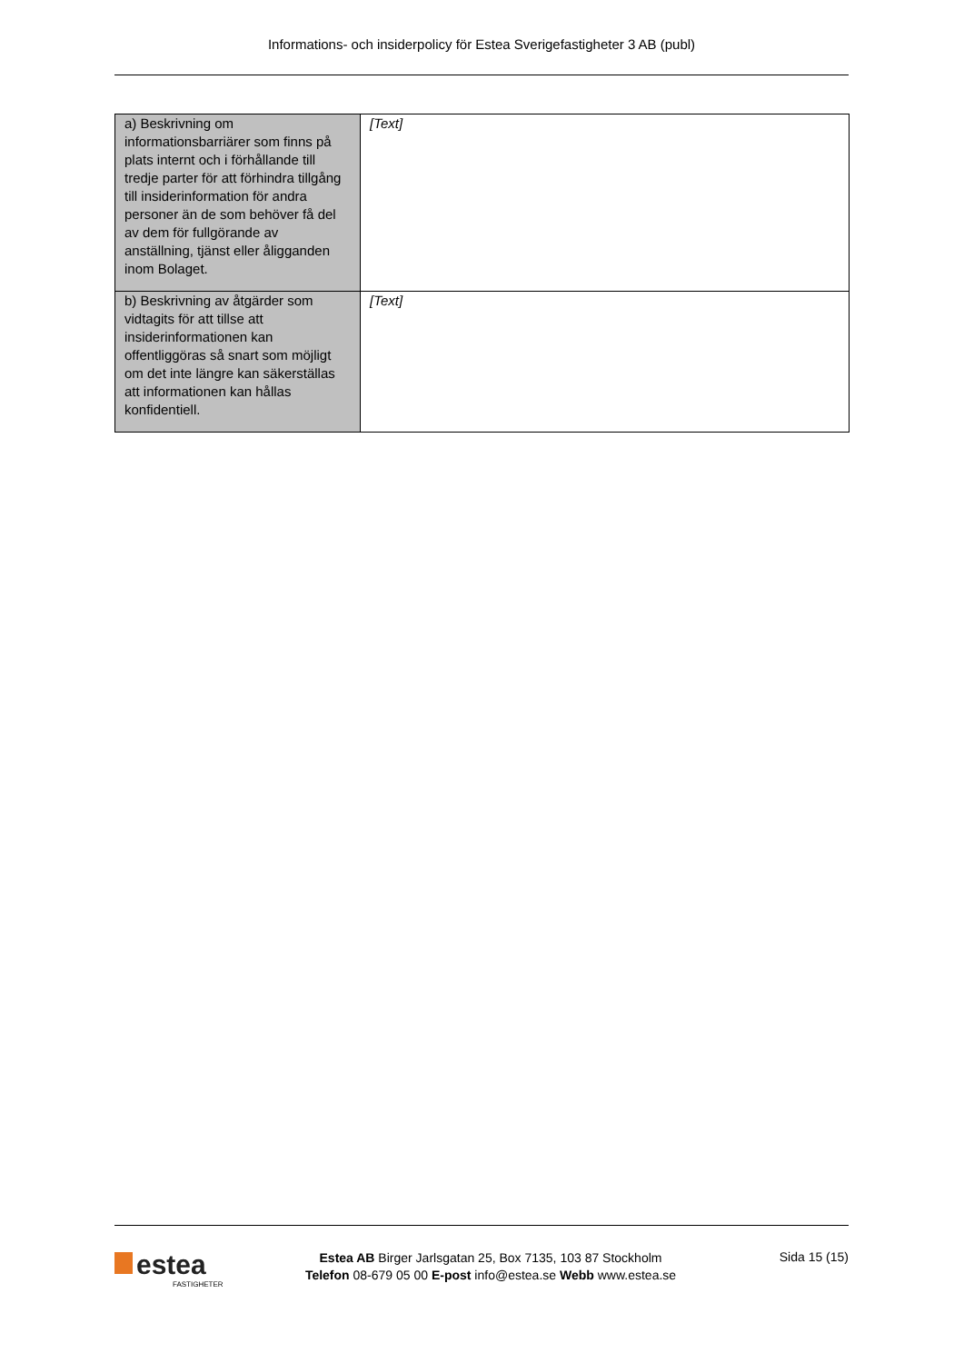Informations- och insiderpolicy för Estea Sverigefastigheter 3 AB (publ)
| a) Beskrivning om informationsbarriärer som finns på plats internt och i förhållande till tredje parter för att förhindra tillgång till insiderinformation för andra personer än de som behöver få del av dem för fullgörande av anställning, tjänst eller åligganden inom Bolaget. | [Text] |
| b) Beskrivning av åtgärder som vidtagits för att tillse att insiderinformationen kan offentliggöras så snart som möjligt om det inte längre kan säkerställas att informationen kan hållas konfidentiell. | [Text] |
estea
FASTIGHETER
Estea AB Birger Jarlsgatan 25, Box 7135, 103 87 Stockholm
Telefon 08-679 05 00 E-post info@estea.se Webb www.estea.se
Sida 15 (15)